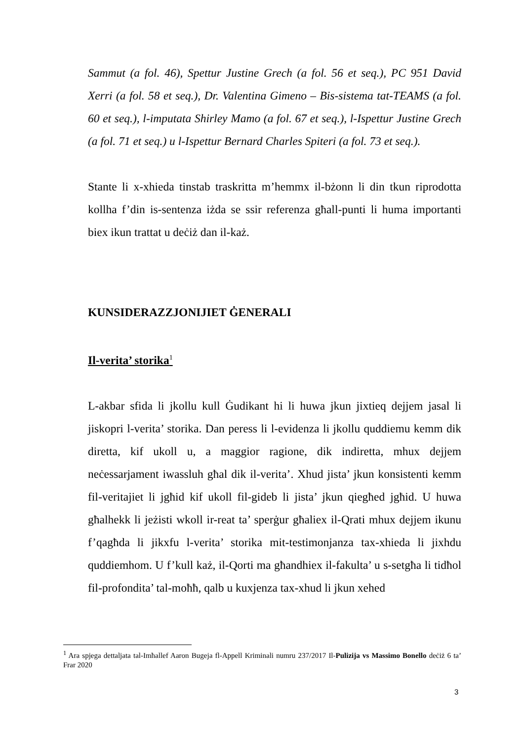Sammut (a fol. 46), Spettur Justine Grech (a fol. 56 et seq.), PC 951 David Xerri (a fol. 58 et seq.), Dr. Valentina Gimeno – Bis-sistema tat-TEAMS (a fol. 60 et seq.), l-imputata Shirley Mamo (a fol. 67 et seq.), l-Ispettur Justine Grech (a fol. 71 et seq.) u l-Ispettur Bernard Charles Spiteri (a fol. 73 et seq.).
Stante li x-xhieda tinstab traskritta m’hemmx il-bżonn li din tkun riprodotta kollha f’din is-sentenza iżda se ssir referenza għall-punti li huma importanti biex ikun trattat u deċiż dan il-każ.
KUNSIDERAZZJONIJIET ĠENERALI
Il-verita’ storika<sup>1</sup>
L-akbar sfida li jkollu kull Ġudikant hi li huwa jkun jixtieq dejjem jasal li jiskopri l-verita’ storika. Dan peress li l-evidenza li jkollu quddiemu kemm dik diretta, kif ukoll u, a maggior ragione, dik indiretta, mhux dejjem neċessarjament iwassluh għal dik il-verita’. Xhud jista’ jkun konsistenti kemm fil-veritajiet li jgħid kif ukoll fil-gideb li jista’ jkun qiegħed jgħid. U huwa għalhekk li jeżisti wkoll ir-reat ta’ sperġur għaliex il-Qrati mhux dejjem ikunu f’qagħda li jikxfu l-verita’ storika mit-testimonjanza tax-xhieda li jixhdu quddiemhom. U f’kull każ, il-Qorti ma għandhiex il-fakulta’ u s-setgħa li tidħol fil-profondita’ tal-moħħ, qalb u kuxjenza tax-xhud li jkun xehed
<sup>1</sup> Ara spjega dettaljata tal-Imħallef Aaron Bugeja fl-Appell Kriminali numru 237/2017 Il-Pulizija vs Massimo Bonello deċiż 6 ta’ Frar 2020
3